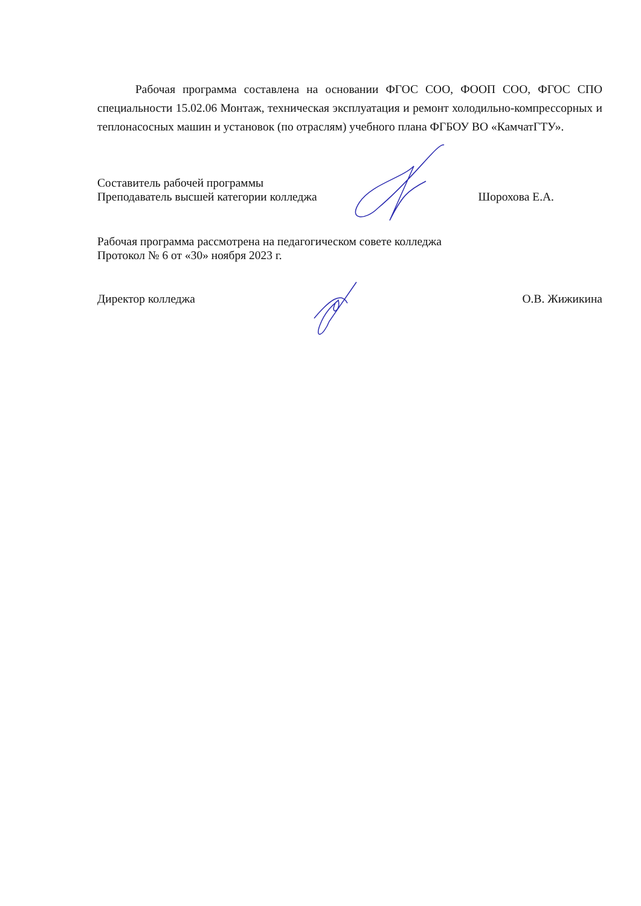Рабочая программа составлена на основании ФГОС СОО, ФООП СОО, ФГОС СПО специальности 15.02.06 Монтаж, техническая эксплуатация и ремонт холодильно-компрессорных и теплонасосных машин и установок (по отраслям) учебного плана ФГБОУ ВО «КамчатГТУ».
Составитель рабочей программы
Преподаватель высшей категории колледжа Шорохова Е.А.
Рабочая программа рассмотрена на педагогическом совете колледжа
Протокол № 6 от «30» ноября 2023 г.
Директор колледжа О.В. Жижикина